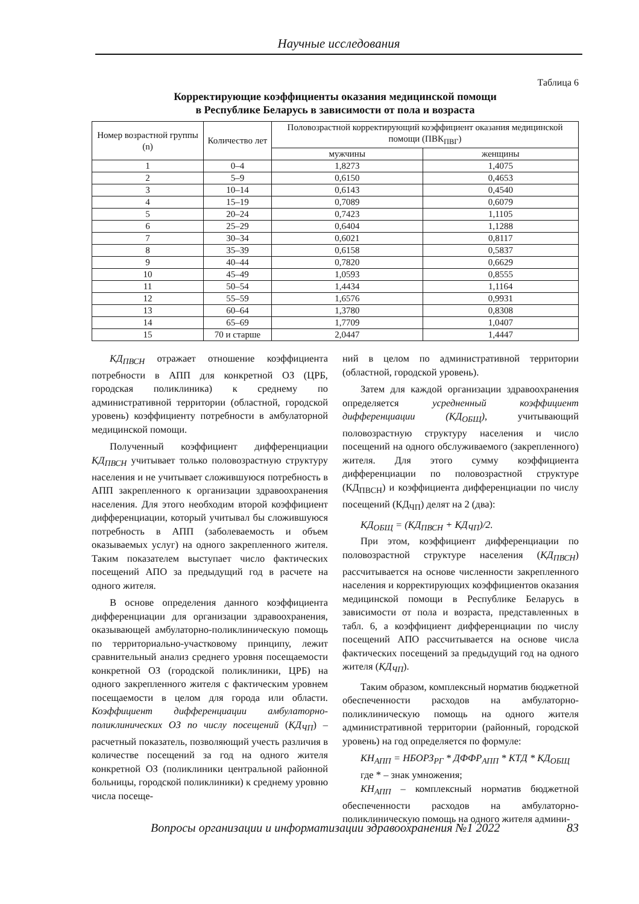Научные исследования
Таблица 6
Корректирующие коэффициенты оказания медицинской помощи
в Республике Беларусь в зависимости от пола и возраста
| Номер возрастной группы (n) | Количество лет | Половозрастной корректирующий коэффициент оказания медицинской помощи (ПВК<sub>ПВГ</sub>) | |
| --- | --- | --- | --- |
| | | мужчины | женщины |
| 1 | 0–4 | 1,8273 | 1,4075 |
| 2 | 5–9 | 0,6150 | 0,4653 |
| 3 | 10–14 | 0,6143 | 0,4540 |
| 4 | 15–19 | 0,7089 | 0,6079 |
| 5 | 20–24 | 0,7423 | 1,1105 |
| 6 | 25–29 | 0,6404 | 1,1288 |
| 7 | 30–34 | 0,6021 | 0,8117 |
| 8 | 35–39 | 0,6158 | 0,5837 |
| 9 | 40–44 | 0,7820 | 0,6629 |
| 10 | 45–49 | 1,0593 | 0,8555 |
| 11 | 50–54 | 1,4434 | 1,1164 |
| 12 | 55–59 | 1,6576 | 0,9931 |
| 13 | 60–64 | 1,3780 | 0,8308 |
| 14 | 65–69 | 1,7709 | 1,0407 |
| 15 | 70 и старше | 2,0447 | 1,4447 |
КД<sub>ПВСН</sub> отражает отношение коэффициента потребности в АПП для конкретной ОЗ (ЦРБ, городская поликлиника) к среднему по административной территории (областной, городской уровень) коэффициенту потребности в амбулаторной медицинской помощи.
Полученный коэффициент дифференциации КД<sub>ПВСН</sub> учитывает только половозрастную структуру населения и не учитывает сложившуюся потребность в АПП закрепленного к организации здравоохранения населения. Для этого необходим второй коэффициент дифференциации, который учитывал бы сложившуюся потребность в АПП (заболеваемость и объем оказываемых услуг) на одного закрепленного жителя. Таким показателем выступает число фактических посещений АПО за предыдущий год в расчете на одного жителя.
В основе определения данного коэффициента дифференциации для организации здравоохранения, оказывающей амбулаторно-поликлиническую помощь по территориально-участковому принципу, лежит сравнительный анализ среднего уровня посещаемости конкретной ОЗ (городской поликлиники, ЦРБ) на одного закрепленного жителя с фактическим уровнем посещаемости в целом для города или области. Коэффициент дифференциации амбулаторно-поликлинических ОЗ по числу посещений (КД<sub>ЧП</sub>) – расчетный показатель, позволяющий учесть различия в количестве посещений за год на одного жителя конкретной ОЗ (поликлиники центральной районной больницы, городской поликлиники) к среднему уровню числа посеще-
ний в целом по административной территории (областной, городской уровень).
Затем для каждой организации здравоохранения определяется усредненный коэффициент дифференциации (КД<sub>ОБЩ</sub>), учитывающий половозрастную структуру населения и число посещений на одного обслуживаемого (закрепленного) жителя. Для этого сумму коэффициента дифференциации по половозрастной структуре (КД<sub>ПВСН</sub>) и коэффициента дифференциации по числу посещений (КД<sub>ЧП</sub>) делят на 2 (два):
КД<sub>ОБЩ</sub> = (КД<sub>ПВСН</sub> + КД<sub>ЧП</sub>)/2.
При этом, коэффициент дифференциации по половозрастной структуре населения (КД<sub>ПВСН</sub>) рассчитывается на основе численности закрепленного населения и корректирующих коэффициентов оказания медицинской помощи в Республике Беларусь в зависимости от пола и возраста, представленных в табл. 6, а коэффициент дифференциации по числу посещений АПО рассчитывается на основе числа фактических посещений за предыдущий год на одного жителя (КД<sub>ЧП</sub>).
Таким образом, комплексный норматив бюджетной обеспеченности расходов на амбулаторно-поликлиническую помощь на одного жителя административной территории (районный, городской уровень) на год определяется по формуле:
КН<sub>АПП</sub> = НБОРЗ<sub>РГ</sub> * ДФФР<sub>АПП</sub> * КТД * КД<sub>ОБЩ</sub>
где * – знак умножения;
КН<sub>АПП</sub> – комплексный норматив бюджетной обеспеченности расходов на амбулаторно-поликлиническую помощь на одного жителя админи-
Вопросы организации и информатизации здравоохранения №1 2022 83